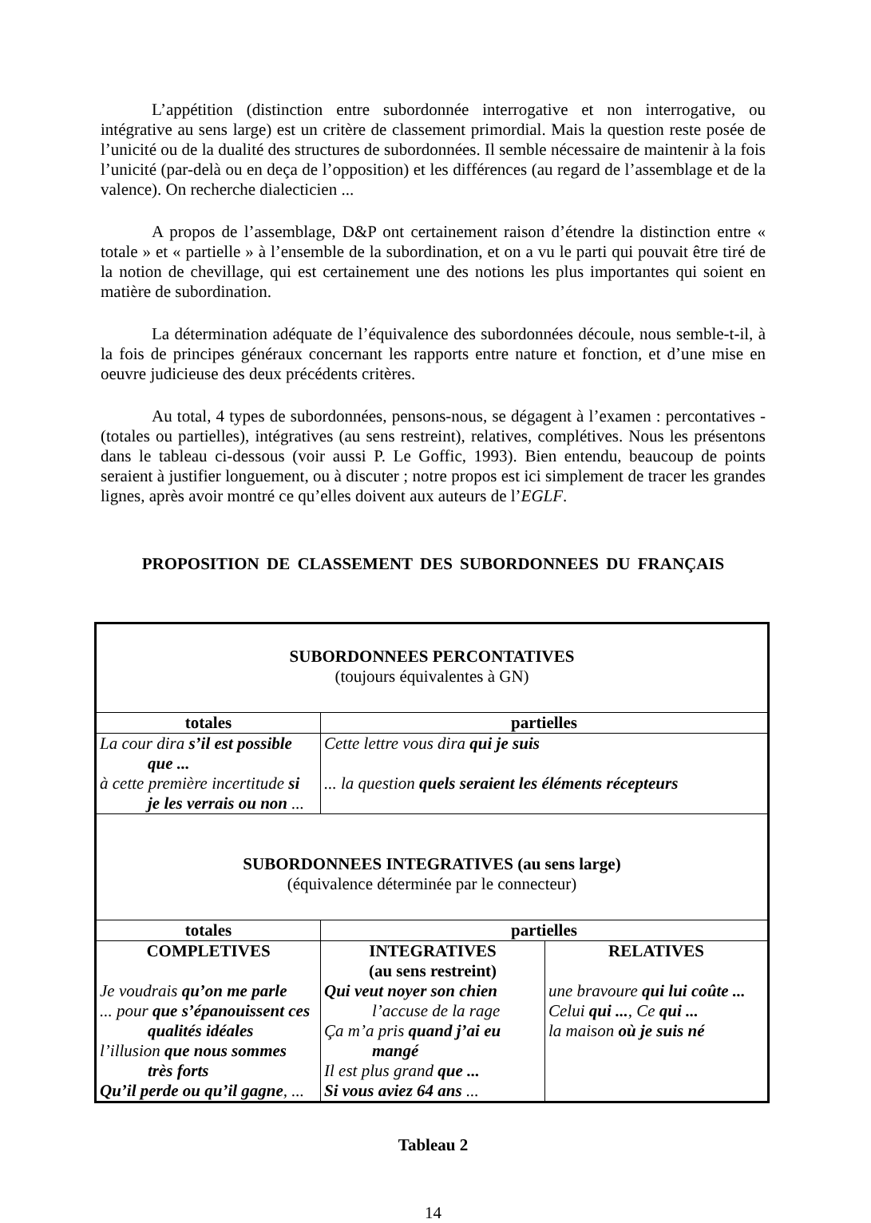L’appétition (distinction entre subordonnée interrogative et non interrogative, ou intégrative au sens large) est un critère de classement primordial. Mais la question reste posée de l’unicité ou de la dualité des structures de subordonnées. Il semble nécessaire de maintenir à la fois l’unicité (par-delà ou en deça de l’opposition) et les différences (au regard de l’assemblage et de la valence). On recherche dialecticien ...
A propos de l’assemblage, D&P ont certainement raison d’étendre la distinction entre « totale » et « partielle » à l’ensemble de la subordination, et on a vu le parti qui pouvait être tiré de la notion de chevillage, qui est certainement une des notions les plus importantes qui soient en matière de subordination.
La détermination adéquate de l’équivalence des subordonnées découle, nous semble-t-il, à la fois de principes généraux concernant les rapports entre nature et fonction, et d’une mise en oeuvre judicieuse des deux précédents critères.
Au total, 4 types de subordonnées, pensons-nous, se dégagent à l’examen : percontatives - (totales ou partielles), intégratives (au sens restreint), relatives, complétives. Nous les présentons dans le tableau ci-dessous (voir aussi P. Le Goffic, 1993). Bien entendu, beaucoup de points seraient à justifier longuement, ou à discuter ; notre propos est ici simplement de tracer les grandes lignes, après avoir montré ce qu’elles doivent aux auteurs de l’EGLF.
PROPOSITION DE CLASSEMENT DES SUBORDONNEES DU FRANÇAIS
| SUBORDONNEES PERCONTATIVES (toujours équivalentes à GN) | | |
| totales | partielles | |
| La cour dira s’il est possible que ... à cette première incertitude si je les verrais ou non ... | Cette lettre vous dira qui je suis ... la question quels seraient les éléments récepteurs | |
| SUBORDONNEES INTEGRATIVES (au sens large) (équivalence déterminée par le connecteur) | | |
| totales | partielles | |
| COMPLETIVES Je voudrais qu’on me parle ... pour que s’épanouissent ces qualités idéales l’illusion que nous sommes très forts Qu’il perde ou qu’il gagne , ... | INTEGRATIVES (au sens restreint) Qui veut noyer son chien l’accuse de la rage Ça m’a pris quand j’ai eu mangé Il est plus grand que ... Si vous aviez 64 ans ... | RELATIVES une bravoure qui lui coûte ... Celui qui ... , Ce qui ... la maison où je suis né |
Tableau 2
14